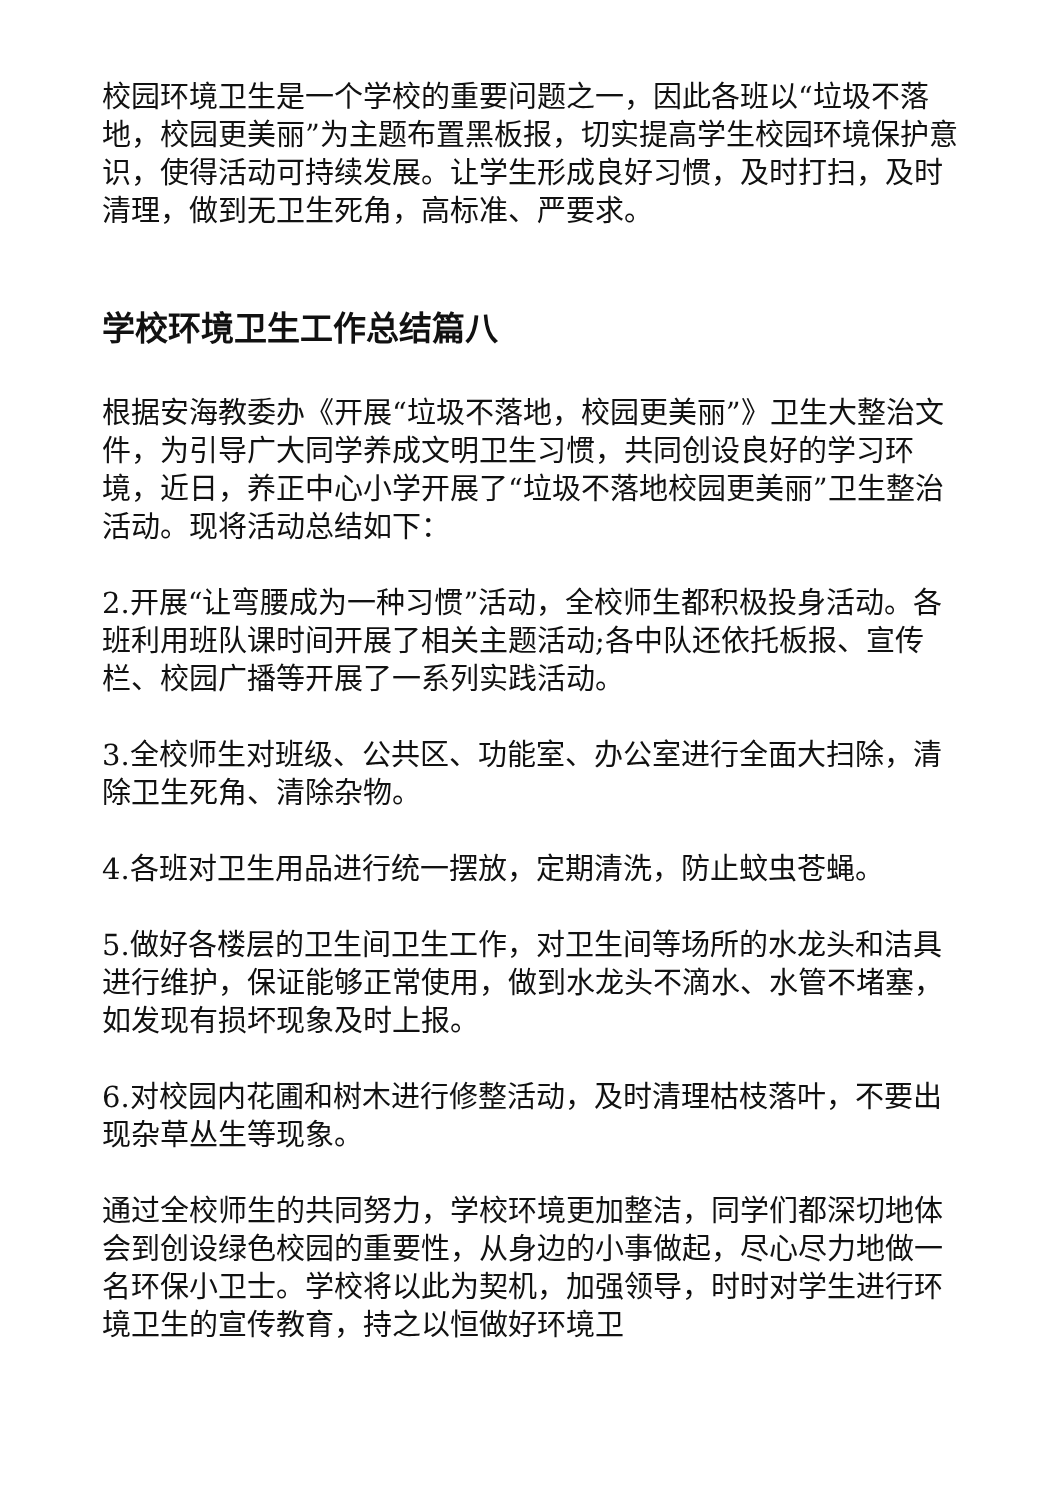校园环境卫生是一个学校的重要问题之一，因此各班以“垃圾不落地，校园更美丽”为主题布置黑板报，切实提高学生校园环境保护意识，使得活动可持续发展。让学生形成良好习惯，及时打扫，及时清理，做到无卫生死角，高标准、严要求。
学校环境卫生工作总结篇八
根据安海教委办《开展“垃圾不落地，校园更美丽”》卫生大整治文件，为引导广大同学养成文明卫生习惯，共同创设良好的学习环境，近日，养正中心小学开展了“垃圾不落地校园更美丽”卫生整治活动。现将活动总结如下：
2.开展“让弯腰成为一种习惯”活动，全校师生都积极投身活动。各班利用班队课时间开展了相关主题活动;各中队还依托板报、宣传栏、校园广播等开展了一系列实践活动。
3.全校师生对班级、公共区、功能室、办公室进行全面大扫除，清除卫生死角、清除杂物。
4.各班对卫生用品进行统一摆放，定期清洗，防止蚊虫苍蝇。
5.做好各楼层的卫生间卫生工作，对卫生间等场所的水龙头和洁具进行维护，保证能够正常使用，做到水龙头不滴水、水管不堵塞，如发现有损坏现象及时上报。
6.对校园内花圃和树木进行修整活动，及时清理枯枝落叶，不要出现杂草丛生等现象。
通过全校师生的共同努力，学校环境更加整洁，同学们都深切地体会到创设绿色校园的重要性，从身边的小事做起，尽心尽力地做一名环保小卫士。学校将以此为契机，加强领导，时时对学生进行环境卫生的宣传教育，持之以恒做好环境卫